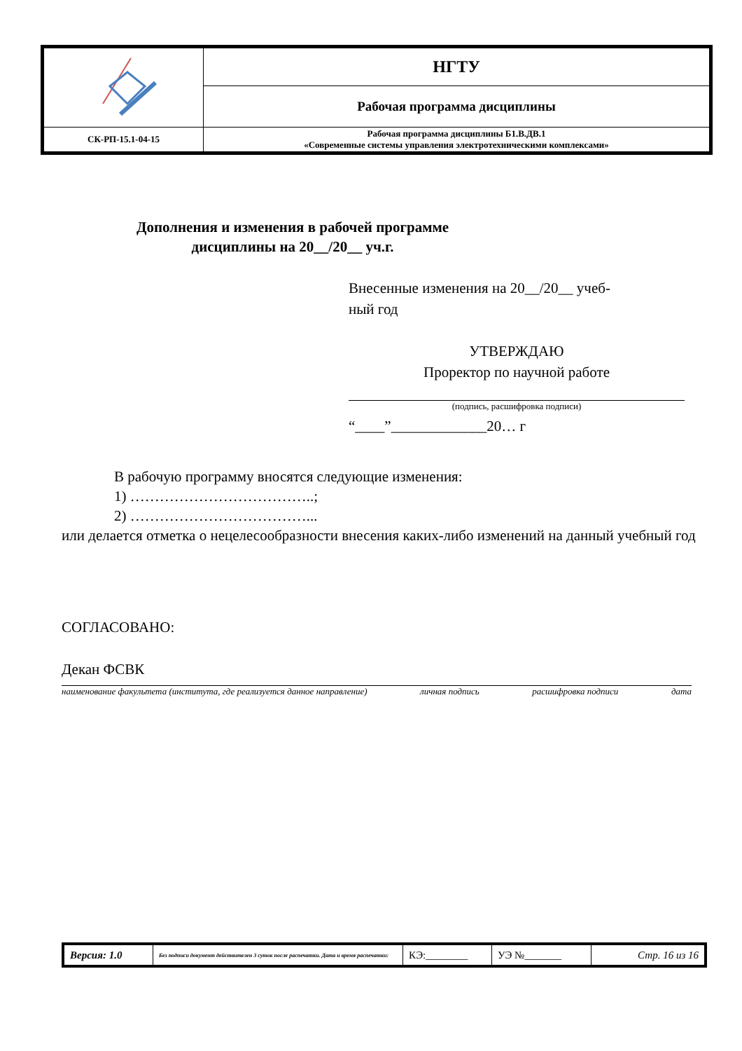| | НГТУ |
| | Рабочая программа дисциплины |
| СК-РП-15.1-04-15 | Рабочая программа дисциплины Б1.В.ДВ.1 «Современные системы управления электротехническими комплексами» |
Дополнения и изменения в рабочей программе
дисциплины на 20__/20__ уч.г.
Внесенные изменения на 20__/20__ учеб-
ный год
УТВЕРЖДАЮ
Проректор по научной работе
(подпись, расшифровка подписи)
“____”_____________20… г
В рабочую программу вносятся следующие изменения:
1) ………………………………..;
2) ………………………………...
или делается отметка о нецелесообразности внесения каких-либо изменений на данный учебный год
СОГЛАСОВАНО:
Декан ФСВК
наименование факультета (института, где реализуется данное направление) личная подпись расшифровка подписи дата
| Версия: 1.0 | Без подписи документ действителен 3 суток после распечатки. Дата и время распечатки: | КЭ:________ | УЭ №_______ | Стр. 16 из 16 |